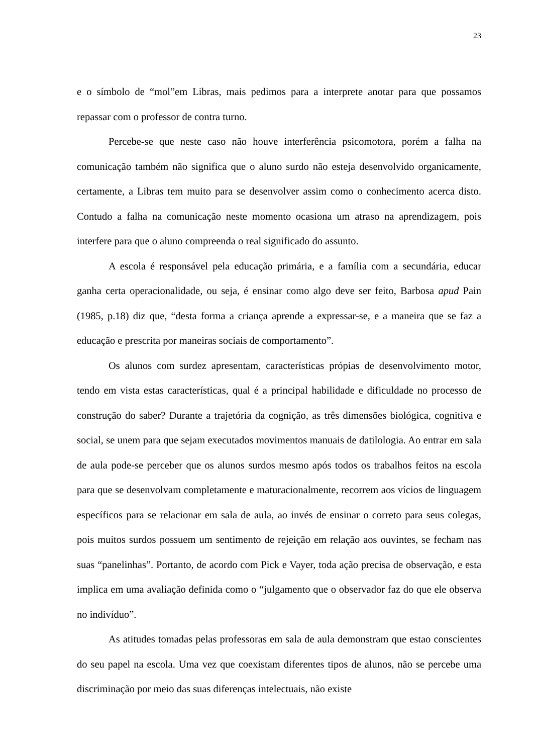23
e o símbolo de “mol”em Libras, mais pedimos para a interprete anotar para que possamos repassar com o professor de contra turno.
Percebe-se que neste caso não houve interferência psicomotora, porém a falha na comunicação também não significa que o aluno surdo não esteja desenvolvido organicamente, certamente, a Libras tem muito para se desenvolver assim como o conhecimento acerca disto. Contudo a falha na comunicação neste momento ocasiona um atraso na aprendizagem, pois interfere para que o aluno compreenda o real significado do assunto.
A escola é responsável pela educação primária, e a família com a secundária, educar ganha certa operacionalidade, ou seja, é ensinar como algo deve ser feito, Barbosa apud Pain (1985, p.18) diz que, “desta forma a criança aprende a expressar-se, e a maneira que se faz a educação e prescrita por maneiras sociais de comportamento”.
Os alunos com surdez apresentam, características própias de desenvolvimento motor, tendo em vista estas características, qual é a principal habilidade e dificuldade no processo de construção do saber? Durante a trajetória da cognição, as três dimensões biológica, cognitiva e social, se unem para que sejam executados movimentos manuais de datilologia. Ao entrar em sala de aula pode-se perceber que os alunos surdos mesmo após todos os trabalhos feitos na escola para que se desenvolvam completamente e maturacionalmente, recorrem aos vícios de linguagem específicos para se relacionar em sala de aula, ao invés de ensinar o correto para seus colegas, pois muitos surdos possuem um sentimento de rejeição em relação aos ouvintes, se fecham nas suas “panelinhas”. Portanto, de acordo com Pick e Vayer, toda ação precisa de observação, e esta implica em uma avaliação definida como o “julgamento que o observador faz do que ele observa no indivíduo”.
As atitudes tomadas pelas professoras em sala de aula demonstram que estao conscientes do seu papel na escola. Uma vez que coexistam diferentes tipos de alunos, não se percebe uma discriminação por meio das suas diferenças intelectuais, não existe